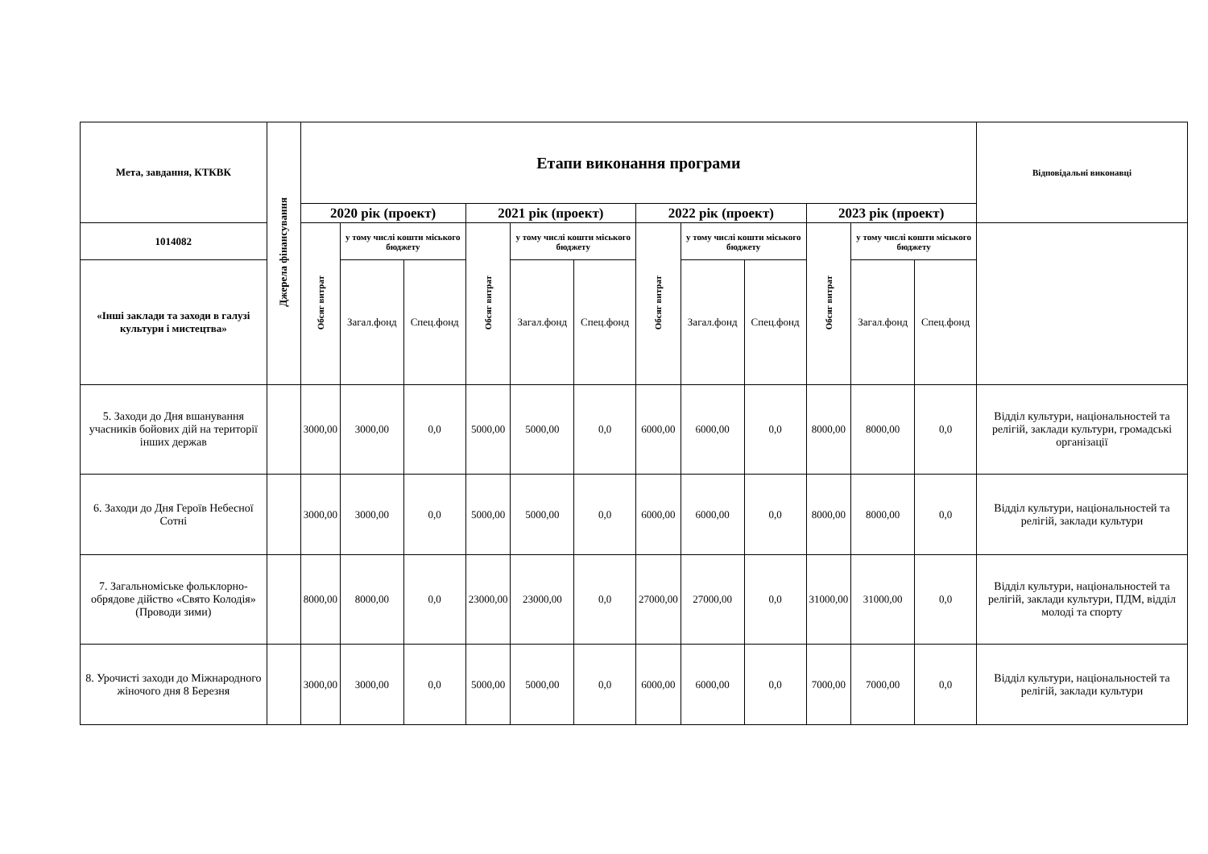| Мета, завдання, КТКВК | Джерела фінансування | Етапи виконання програми | | | | | | | | | | | | Відповідальні виконавці |
| --- | --- | --- | --- | --- | --- | --- | --- | --- | --- | --- | --- | --- | --- | --- |
| | | 2020 рік (проект) | | | 2021 рік (проект) | | | 2022 рік (проект) | | | 2023 рік (проект) | | | |
| 1014082 | | Обсяг витрат | у тому числі кошти міського бюджету | | Обсяг витрат | у тому числі кошти міського бюджету | | Обсяг витрат | у тому числі кошти міського бюджету | | Обсяг витрат | у тому числі кошти міського бюджету | | |
| «Інші заклади та заходи в галузі культури і мистецтва» | | | Загал.фонд | Спец.фонд | | Загал.фонд | Спец.фонд | | Загал.фонд | Спец.фонд | | Загал.фонд | Спец.фонд | |
| 5. Заходи до Дня вшанування учасників бойових дій на території інших держав | | 3000,00 | 3000,00 | 0,0 | 5000,00 | 5000,00 | 0,0 | 6000,00 | 6000,00 | 0,0 | 8000,00 | 8000,00 | 0,0 | Відділ культури, національностей та релігій, заклади культури, громадські організації |
| 6. Заходи до Дня Героїв Небесної Сотні | | 3000,00 | 3000,00 | 0,0 | 5000,00 | 5000,00 | 0,0 | 6000,00 | 6000,00 | 0,0 | 8000,00 | 8000,00 | 0,0 | Відділ культури, національностей та релігій, заклади культури |
| 7. Загальноміське фольклорно-обрядове дійство «Свято Колодія» (Проводи зими) | | 8000,00 | 8000,00 | 0,0 | 23000,00 | 23000,00 | 0,0 | 27000,00 | 27000,00 | 0,0 | 31000,00 | 31000,00 | 0,0 | Відділ культури, національностей та релігій, заклади культури, ПДМ, відділ молоді та спорту |
| 8. Урочисті заходи до Міжнародного жіночого дня 8 Березня | | 3000,00 | 3000,00 | 0,0 | 5000,00 | 5000,00 | 0,0 | 6000,00 | 6000,00 | 0,0 | 7000,00 | 7000,00 | 0,0 | Відділ культури, національностей та релігій, заклади культури |